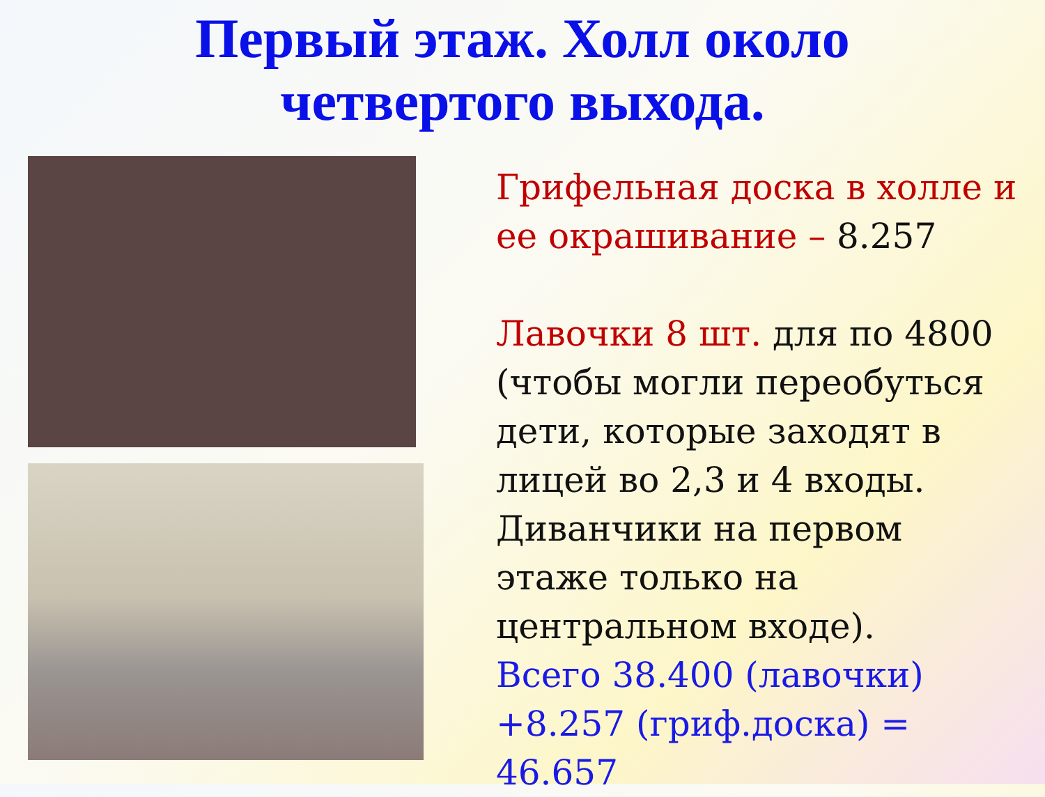Первый этаж. Холл около
четвертого выхода.
Грифельная доска в холле и ее окрашивание – 8.257
Лавочки 8 шт. для по 4800 (чтобы могли переобуться дети, которые заходят в лицей во 2,3 и 4 входы. Диванчики на первом этаже только на центральном входе).
Всего 38.400 (лавочки) +8.257 (гриф.доска) = 46.657